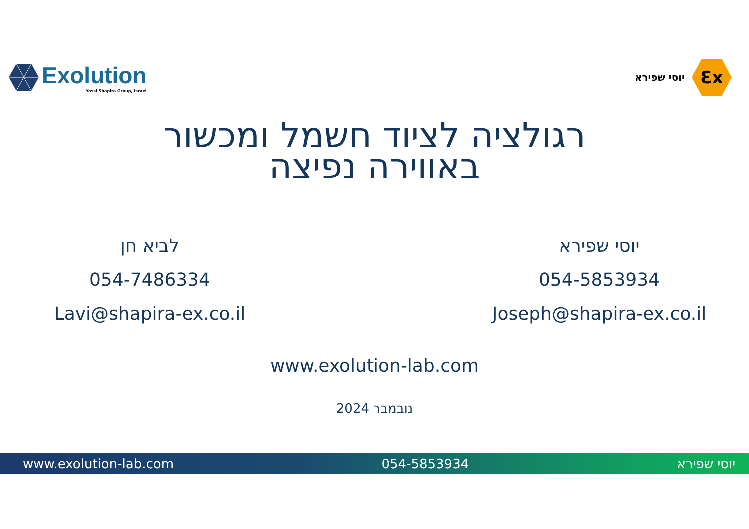Exolution
Yossi Shapira Group, Israel
יוסי שפירא
Ɛx
רגולציה לציוד חשמל ומכשור
באווירה נפיצה
לביא חן
054-7486334
Lavi@shapira-ex.co.il
יוסי שפירא
054-5853934
Joseph@shapira-ex.co.il
www.exolution-lab.com
נובמבר 2024
www.exolution-lab.com 054-5853934 יוסי שפירא